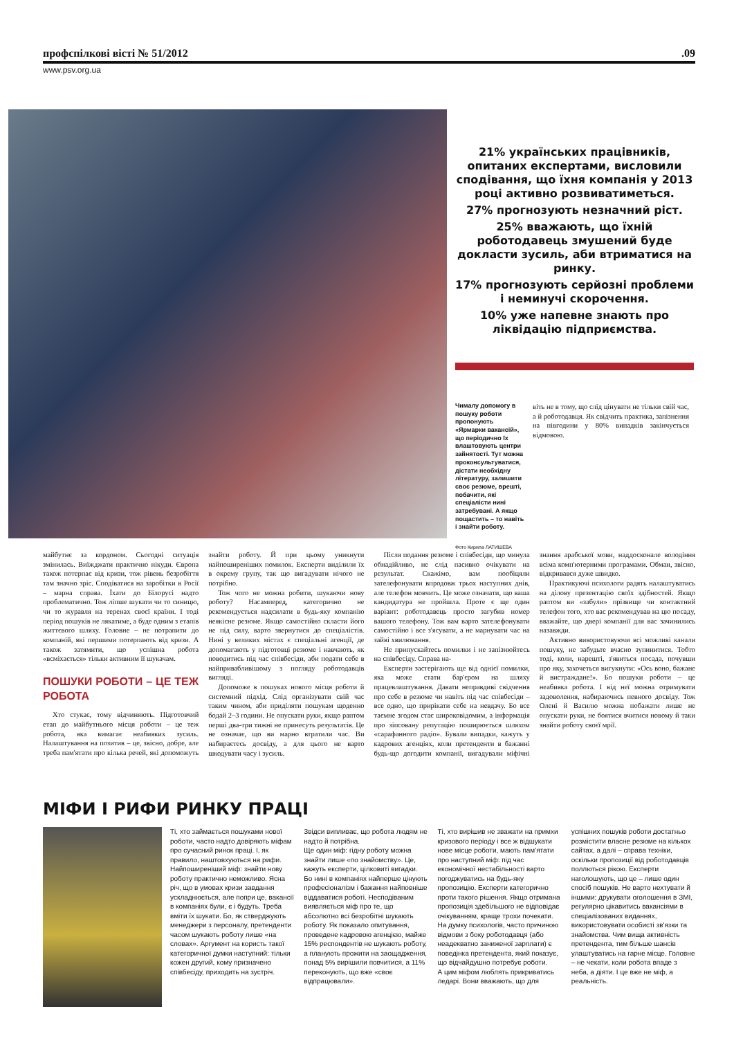профспілкові вісті № 51/2012.09
www.psv.org.ua
21% українських працівників, опитаних експертами, висловили сподівання, що їхня компанія у 2013 році активно розвиватиметься.
27% прогнозують незначний ріст.
25% вважають, що їхній роботодавець змушений буде докласти зусиль, аби втриматися на ринку.
17% прогнозують серйозні проблеми і неминучі скорочення.
10% уже напевне знають про ліквідацію підприємства.
Чималу допомогу в пошуку роботи пропонують «Ярмарки вакансій», що періодично їх влаштовують центри зайнятості. Тут можна проконсультуватися, дістати необхідну літературу, залишити своє резюме, врешті, побачити, які спеціалісти нині затребувані. А якщо пощастить – то навіть і знайти роботу.
Фото Кирила ЛАТИШЕВА
віть не в тому, що слід цінувати не тільки свій час, а й роботодавця. Як свідчить практика, запізнення на півгодини у 80% випадків закінчується відмовою.
майбутнє за кордоном. Сьогодні ситуація змінилась. Виїжджати практично нікуди. Європа також потерпає від кризи, тож рівень безробіття там значно зріс. Сподіватися на заробітки в Росії – марна справа. Їхати до Білорусі надто проблематично. Тож ліпше шукати чи то синицю, чи то журавля на теренах своєї країни. І тоді період пошуків не лякатиме, а буде одним з етапів життєвого шляху. Головне – не потрапити до компаній, які першими потерпають від кризи. А також затямити, що успішна робота «всміхається» тільки активним її шукачам.
ПОШУКИ РОБОТИ – ЦЕ ТЕЖ РОБОТА
Хто стукає, тому відчиняють. Підготовчий етап до майбутнього місця роботи – це теж робота, яка вимагає неабияких зусиль. Налаштування на позитив – це, звісно, добре, але треба пам'ятати про кілька речей, які допоможуть знайти роботу. Й при цьому уникнути найпоширеніших помилок. Експерти виділили їх в окрему групу, так що вигадувати нічого не потрібно.
Тож чого не можна робити, шукаючи нову роботу? Насамперед, категорично не рекомендується надсилати в будь-яку компанію неякісне резюме. Якщо самостійно скласти його не під силу, варто звернутися до спеціалістів. Нині у великих містах є спеціальні агенції, де допомагають у підготовці резюме і навчають, як поводитись під час співбесіди, аби подати себе в найпривабливішому з погляду роботодавців вигляді.
Допоможе в пошуках нового місця роботи й системний підхід. Слід організувати свій час таким чином, аби приділяти пошукам щоденно бодай 2–3 години. Не опускати руки, якщо раптом перші два-три тижні не принесуть результатів. Це не означає, що ви марно втратили час. Ви набираєтесь досвіду, а для цього не варто шкодувати часу і зусиль.
Після подання резюме і співбесіди, що минула обнадійливо, не слід пасивно очікувати на результат. Скажімо, вам пообіцяли зателефонувати впродовж трьох наступних днів, але телефон мовчить. Це може означати, що ваша кандидатура не пройшла. Проте є ще один варіант: роботодавець просто загубив номер вашого телефону. Тож вам варто зателефонувати самостійно і все з'ясувати, а не марнувати час на зайві хвилювання.
Не припускайтесь помилки і не запізнюйтесь на співбесіду. Справа на-
Експерти застерігають ще від однієї помилки, яка може стати бар'єром на шляху працевлаштування. Давати неправдиві свідчення про себе в резюме чи навіть під час співбесіди – все одно, що прирікати себе на невдачу. Бо все таємне згодом стає широковідомим, а інформація про зіпсовану репутацію поширюється шляхом «сарафанного радіо». Бували випадки, кажуть у кадрових агенціях, коли претенденти в бажанні будь-що догодити компанії, вигадували міфічні знання арабської мови, наддосконале володіння всіма комп'ютерними програмами. Обман, звісно, відкривався дуже швидко.
Практикуючі психологи радять налаштуватись на ділову презентацію своїх здібностей. Якщо раптом ви «забули» прізвище чи контактний телефон того, хто вас рекомендував на цю посаду, вважайте, що двері компанії для вас зачинились назавжди.
Активно використовуючи всі можливі канали пошуку, не забудьте вчасно зупинитися. Тобто тоді, коли, нарешті, з'явиться посада, почувши про яку, захочеться вигукнути: «Ось воно, бажане й вистраждане!». Бо пошуки роботи – це неабияка робота. І від неї можна отримувати задоволення, набираючись певного досвіду. Тож Олені й Василю можна побажати лише не опускати руки, не боятися вчитися новому й таки знайти роботу своєї мрії.
МІФИ І РИФИ РИНКУ ПРАЦІ
Ті, хто займається пошуками нової роботи, часто надто довіряють міфам про сучасний ринок праці. І, як правило, наштовхуються на рифи. Найпоширеніший міф: знайти нову роботу практично неможливо. Ясна річ, що в умовах кризи завдання ускладнюється, але попри це, вакансії в компаніях були, є і будуть. Треба вміти їх шукати. Бо, як стверджують менеджери з персоналу, претенденти часом шукають роботу лише «на словах». Аргумент на користь такої категоричної думки наступний: тільки кожен другий, кому призначено співбесіду, приходить на зустріч. Звідси випливає, що робота людям не надто й потрібна.
Ще один міф: гідну роботу можна знайти лише «по знайомству». Це, кажуть експерти, цілковиті вигадки. Бо нині в компаніях найперше цінують професіоналізм і бажання найповніше віддаватися роботі. Несподіваним виявляється міф про те, що абсолютно всі безробітні шукають роботу. Як показало опитування, проведене кадровою агенцією, майже 15% респондентів не шукають роботу, а планують прожити на заощадження, понад 5% вирішили повчитися, а 11% переконують, що вже «своє відпрацювали».
Ті, хто вирішив не зважати на примхи кризового періоду і все ж відшукати нове місце роботи, мають пам'ятати про наступний міф: під час економічної нестабільності варто погоджуватись на будь-яку пропозицію. Експерти категорично проти такого рішення. Якщо отримана пропозиція здебільшого не відповідає очікуванням, краще трохи почекати. На думку психологів, часто причиною відмови з боку роботодавця (або неадекватно заниженої зарплати) є поведінка претендента, який показує, що відчайдушно потребує роботи.
А цим міфом люблять прикриватись ледарі. Вони вважають, що для успішних пошуків роботи достатньо розмістити власне резюме на кількох сайтах, а далі – справа техніки, оскільки пропозиції від роботодавців поллються рікою. Експерти наголошують, що це – лише один спосіб пошуків. Не варто нехтувати й іншими: друкувати оголошення в ЗМІ, регулярно цікавитись вакансіями в спеціалізованих виданнях, використовувати особисті зв'язки та знайомства. Чим вища активність претендента, тим більше шансів улаштуватись на гарне місце. Головне – не чекати, коли робота впаде з неба, а діяти. І це вже не міф, а реальність.